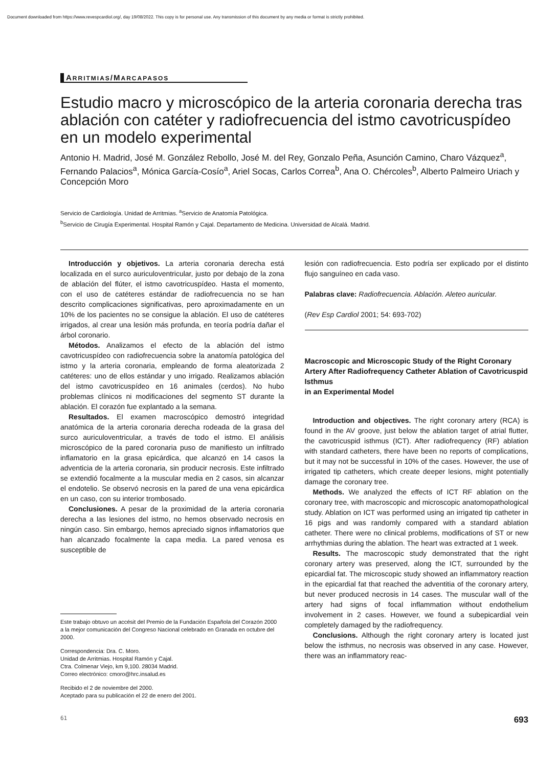Document downloaded from https://www.revespcardiol.org/, day 19/08/2022. This copy is for personal use. Any transmission of this document by any media or format is strictly prohibited.
ARRITMIAS/MARCAPASOS
Estudio macro y microscópico de la arteria coronaria derecha tras ablación con catéter y radiofrecuencia del istmo cavotricuspídeo en un modelo experimental
Antonio H. Madrid, José M. González Rebollo, José M. del Rey, Gonzalo Peña, Asunción Camino, Charo Vázquez<sup>a</sup>, Fernando Palacios<sup>a</sup>, Mónica García-Cosío<sup>a</sup>, Ariel Socas, Carlos Correa<sup>b</sup>, Ana O. Chércoles<sup>b</sup>, Alberto Palmeiro Uriach y Concepción Moro
Servicio de Cardiología. Unidad de Arritmias. <sup>a</sup>Servicio de Anatomía Patológica.
<sup>b</sup> Servicio de Cirugía Experimental. Hospital Ramón y Cajal. Departamento de Medicina. Universidad de Alcalá. Madrid.
Introducción y objetivos. La arteria coronaria derecha está localizada en el surco auriculoventricular, justo por debajo de la zona de ablación del flúter, el istmo cavotricuspídeo. Hasta el momento, con el uso de catéteres estándar de radiofrecuencia no se han descrito complicaciones significativas, pero aproximadamente en un 10% de los pacientes no se consigue la ablación. El uso de catéteres irrigados, al crear una lesión más profunda, en teoría podría dañar el árbol coronario.
Métodos. Analizamos el efecto de la ablación del istmo cavotricuspídeo con radiofrecuencia sobre la anatomía patológica del istmo y la arteria coronaria, empleando de forma aleatorizada 2 catéteres: uno de ellos estándar y uno irrigado. Realizamos ablación del istmo cavotricuspídeo en 16 animales (cerdos). No hubo problemas clínicos ni modificaciones del segmento ST durante la ablación. El corazón fue explantado a la semana.
Resultados. El examen macroscópico demostró integridad anatómica de la arteria coronaria derecha rodeada de la grasa del surco auriculoventricular, a través de todo el istmo. El análisis microscópico de la pared coronaria puso de manifiesto un infiltrado inflamatorio en la grasa epicárdica, que alcanzó en 14 casos la adventicia de la arteria coronaria, sin producir necrosis. Este infiltrado se extendió focalmente a la muscular media en 2 casos, sin alcanzar el endotelio. Se observó necrosis en la pared de una vena epicárdica en un caso, con su interior trombosado.
Conclusiones. A pesar de la proximidad de la arteria coronaria derecha a las lesiones del istmo, no hemos observado necrosis en ningún caso. Sin embargo, hemos apreciado signos inflamatorios que han alcanzado focalmente la capa media. La pared venosa es susceptible de
Este trabajo obtuvo un accésit del Premio de la Fundación Española del Corazón 2000 a la mejor comunicación del Congreso Nacional celebrado en Granada en octubre del 2000.
Correspondencia: Dra. C. Moro.
Unidad de Arritmias. Hospital Ramón y Cajal.
Ctra. Colmenar Viejo, km 9,100. 28034 Madrid.
Correo electrónico: cmoro@hrc.insalud.es
Recibido el 2 de noviembre del 2000.
Aceptado para su publicación el 22 de enero del 2001.
lesión con radiofrecuencia. Esto podría ser explicado por el distinto flujo sanguíneo en cada vaso.
Palabras clave: Radiofrecuencia. Ablación. Aleteo auricular.
(Rev Esp Cardiol 2001; 54: 693-702)
Macroscopic and Microscopic Study of the Right Coronary Artery After Radiofrequency Catheter Ablation of Cavotricuspid Isthmus
in an Experimental Model
Introduction and objectives. The right coronary artery (RCA) is found in the AV groove, just below the ablation target of atrial flutter, the cavotricuspid isthmus (ICT). After radiofrequency (RF) ablation with standard catheters, there have been no reports of complications, but it may not be successful in 10% of the cases. However, the use of irrigated tip catheters, which create deeper lesions, might potentially damage the coronary tree.
Methods. We analyzed the effects of ICT RF ablation on the coronary tree, with macroscopic and microscopic anatomopathological study. Ablation on ICT was performed using an irrigated tip catheter in 16 pigs and was randomly compared with a standard ablation catheter. There were no clinical problems, modifications of ST or new arrhythmias during the ablation. The heart was extracted at 1 week.
Results. The macroscopic study demonstrated that the right coronary artery was preserved, along the ICT, surrounded by the epicardial fat. The microscopic study showed an inflammatory reaction in the epicardial fat that reached the adventitia of the coronary artery, but never produced necrosis in 14 cases. The muscular wall of the artery had signs of focal inflammation without endothelium involvement in 2 cases. However, we found a subepicardial vein completely damaged by the radiofrequency.
Conclusions. Although the right coronary artery is located just below the isthmus, no necrosis was observed in any case. However, there was an inflammatory reac-
61 693